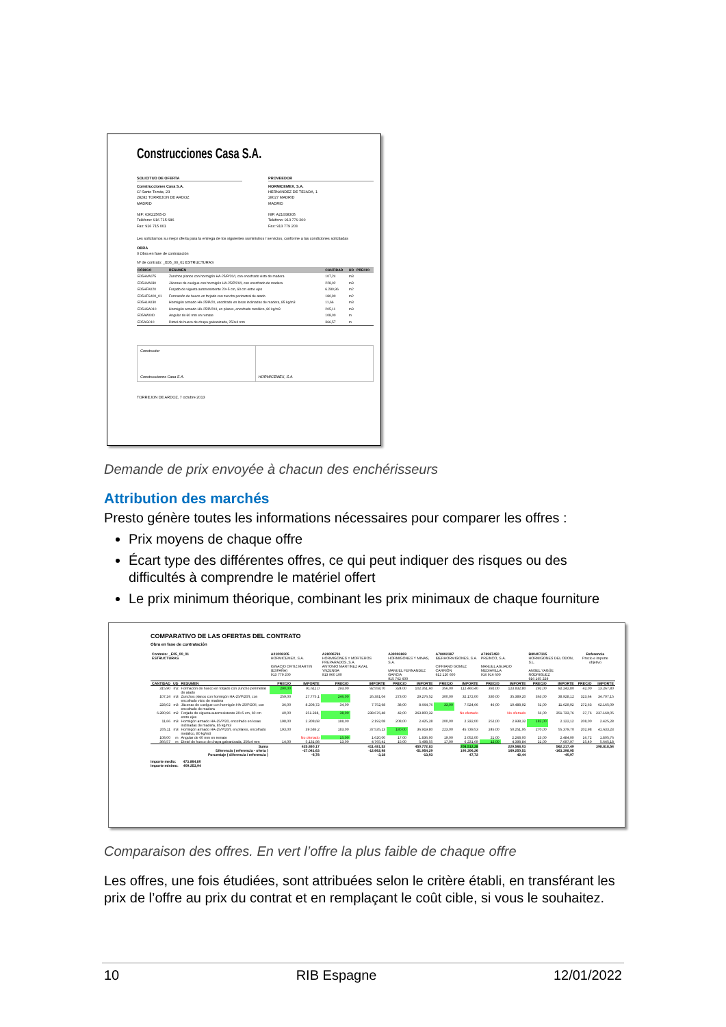Construcciones Casa S.A.
SOLICITUD DE OFERTA
Construcciones Casa S.A.
C/ Santo Tomás, 23
28282 TORREJON DE ARDOZ
MADRID
NIF: 63622565-D
Teléfono: 916 715 686
Fax: 916 715 001
PROVEEDOR
HORMICEMEX, S.A.
HERNANDEZ DE TEJADA, 1
28027 MADRID
MADRID
NIF: A21008305
Teléfono: 913 779 200
Fax: 913 779 203
Les solicitamos su mejor oferta para la entrega de los siguientes suministros / servicios, conforme a las condiciones solicitadas
OBRA
0 Obra en fase de contratación
Nº de contrato: _E05_00_01 ESTRUCTURAS
| CÓDIGO | RESUMEN | CANTIDAD | UD | PRECIO |
| --- | --- | --- | --- | --- |
| E05HVA075 | Zunchos planos con hormigón HA-25/P/20/I, con encofrado visto de madera | 107,24 | m3 | |
| E05HVA030 | Jácenas de cuelgue con hormigón HA-25/P/20/I, con encofrado de madera | 228,02 | m3 | |
| E05HFA020 | Forjado de vigueta autorresistente 20+5 cm, 60 cm entre ejes | 6.280,96 | m2 | |
| E05HFS400_01 | Formación de hueco en forjado con zuncho perimetral de atado | 180,90 | m2 | |
| E05HLA030 | Hormigón armado HA-25/P/20, encofrado en losas inclinadas de madera, 85 kg/m3 | 11,66 | m3 | |
| E05HSA010 | Hormigón armado HA-25/P/20/I, en pilares, encofrado metálico, 80 kg/m3 | 205,11 | m3 | |
| E05AW040 | Angular de 60 mm en remate | 108,00 | m | |
| E05AG010 | Dintel de hueco de chapa galvanizada, 250x4 mm | 366,57 | m | |
Constructor
Construcciones Casa S.A.
HORMICEMEX, S.A.
TORREJON DE ARDOZ, 7 octubre 2013
Demande de prix envoyée à chacun des enchérisseurs
Attribution des marchés
Presto génère toutes les informations nécessaires pour comparer les offres :
Prix moyens de chaque offre
Écart type des différentes offres, ce qui peut indiquer des risques ou des difficultés à comprendre le matériel offert
Le prix minimum théorique, combinant les prix minimaux de chaque fourniture
COMPARATIVO DE LAS OFERTAS DEL CONTRATO
Obra en fase de contratación
| Contrato: _E05_00_01 ESTRUCTURAS | | | A21008305 HORMICEMEX, S.A. IGNACIO ORTIZ MARTIN (ESPAÑA) 913 779 200 | | A28006781 HORMIGONES Y MORTEROS PREPARADOS, S.A. ANTONIO MARTINEZ AVIAL YNZENGA 913 960 100 | | A39093869 HORMIGONES Y MINAS, S.A. MANUEL FERNANDEZ GARCIA 915 762 600 | | A78892387 IBERHORMIGONES, S.A. CIPRIANO GOMEZ CARRIÓN 912 120 600 | | A78987450 PREINCO, S.A. MANUEL AGUADO MEDIAVILLA 916 916 600 | | B80407315 HORMIGONES DEL ODON, S.L. ANGEL YAGÜE RODRIGUEZ 916 165 229 | | Referencia Precio e importe objetivo | |
| CANTIDAD | UD | RESUMEN | PRECIO | IMPORTE | PRECIO | IMPORTE | PRECIO | IMPORTE | PRECIO | IMPORTE | PRECIO | IMPORTE | PRECIO | IMPORTE | PRECIO | IMPORTE |
| 315,90 | m2 | Formación de hueco en forjado con zuncho perimetral de atado | 290,00 | 91.611,0 | 293,00 | 92.558,70 | 324,00 | 102.351,60 | 356,00 | 112.460,40 | 392,00 | 123.832,80 | 292,00 | 92.242,80 | 42,00 | 13.267,80 |
| 107,24 | m3 | Zunchos planos con hormigón HA-25/P/20/I, con encofrado visto de madera | 259,00 | 27.775,1 | 246,00 | 26.381,04 | 273,00 | 29.276,52 | 300,00 | 32.172,00 | 330,00 | 35.389,20 | 363,00 | 38.928,12 | 323,64 | 34.707,15 |
| 228,02 | m3 | Jácenas de cuelgue con hormigón HA-25/P/20/I, con encofrado de madera | 36,00 | 8.208,72 | 34,00 | 7.752,68 | 38,00 | 8.664,76 | 33,00 | 7.524,66 | 46,00 | 10.488,92 | 51,00 | 11.629,02 | 272,63 | 62.165,09 |
| 6.280,96 | m2 | Forjado de vigueta autorresistente 20+5 cm, 60 cm entre ejes | 40,00 | 251.238, | 38,00 | 238.676,48 | 42,00 | 263.800,32 | No ofertado | | No ofertado | | 56,00 | 351.733,76 | 37,76 | 237.169,05 |
| 11,66 | m3 | Hormigón armado HA-25/P/20, encofrado en losas inclinadas de madera, 85 kg/m3 | 198,00 | 2.308,68 | 188,00 | 2.192,08 | 208,00 | 2.425,28 | 200,00 | 2.332,00 | 252,00 | 2.938,32 | 182,00 | 2.122,12 | 208,00 | 2.425,28 |
| 205,11 | m3 | Hormigón armado HA-25/P/20/I, en pilares, encofrado metálico, 80 kg/m3 | 193,00 | 39.586,2 | 183,00 | 37.535,13 | 180,00 | 36.919,80 | 223,00 | 45.739,53 | 245,00 | 50.251,95 | 270,00 | 55.379,70 | 202,98 | 41.633,23 |
| 108,00 | m | Angular de 60 mm en remate | No ofertado | | 15,00 | 1.620,00 | 17,00 | 1.836,00 | 19,00 | 2.052,00 | 21,00 | 2.268,00 | 23,00 | 2.484,00 | 16,72 | 1.805,76 |
| 366,57 | m | Dintel de hueco de chapa galvanizada, 250x4 mm | 14,00 | 5.131,98 | 13,00 | 4.765,41 | 15,00 | 5.498,55 | 17,00 | 6.231,69 | 12,00 | 4.398,84 | 21,00 | 7.697,97 | 15,40 | 5.645,18 |
| Suma Diferencia ( referencia - oferta ) Porcentaje ( diferencia / referencia ) | | | | 425.860,17 -27.041,63 -6,78 | | 411.481,52 -12.662,98 -3,18 | | 450.772,83 -51.954,29 -13,03 | | 208.512,28 190.306,26 47,72 | | 229.568,03 169.250,51 42,44 | | 562.217,49 -163.398,95 -40,97 | | 398.818,54 |
Importe medio: 473.864,80
Importe mínimo: 409.253,94
Comparaison des offres. En vert l’offre la plus faible de chaque offre
Les offres, une fois étudiées, sont attribuées selon le critère établi, en transférant les prix de l’offre au prix du contrat et en remplaçant le coût cible, si vous le souhaitez.
10 RIB Espagne 12/01/2022